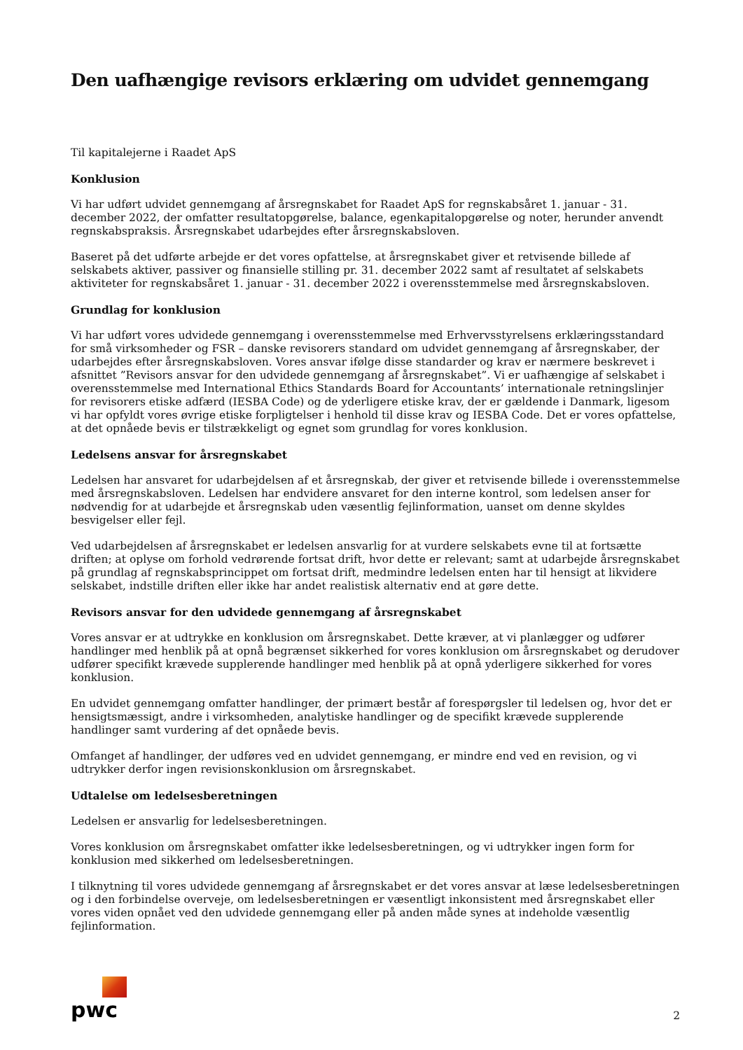Den uafhængige revisors erklæring om udvidet gennemgang
Til kapitalejerne i Raadet ApS
Konklusion
Vi har udført udvidet gennemgang af årsregnskabet for Raadet ApS for regnskabsåret 1. januar - 31. december 2022, der omfatter resultatopgørelse, balance, egenkapitalopgørelse og noter, herunder anvendt regnskabspraksis. Årsregnskabet udarbejdes efter årsregnskabsloven.
Baseret på det udførte arbejde er det vores opfattelse, at årsregnskabet giver et retvisende billede af selskabets aktiver, passiver og finansielle stilling pr. 31. december 2022 samt af resultatet af selskabets aktiviteter for regnskabsåret 1. januar - 31. december 2022 i overensstemmelse med årsregnskabsloven.
Grundlag for konklusion
Vi har udført vores udvidede gennemgang i overensstemmelse med Erhvervsstyrelsens erklæringsstandard for små virksomheder og FSR – danske revisorers standard om udvidet gennemgang af årsregnskaber, der udarbejdes efter årsregnskabsloven. Vores ansvar ifølge disse standarder og krav er nærmere beskrevet i afsnittet ”Revisors ansvar for den udvidede gennemgang af årsregnskabet”. Vi er uafhængige af selskabet i overensstemmelse med International Ethics Standards Board for Accountants’ internationale retningslinjer for revisorers etiske adfærd (IESBA Code) og de yderligere etiske krav, der er gældende i Danmark, ligesom vi har opfyldt vores øvrige etiske forpligtelser i henhold til disse krav og IESBA Code. Det er vores opfattelse, at det opnåede bevis er tilstrækkeligt og egnet som grundlag for vores konklusion.
Ledelsens ansvar for årsregnskabet
Ledelsen har ansvaret for udarbejdelsen af et årsregnskab, der giver et retvisende billede i overensstemmelse med årsregnskabsloven. Ledelsen har endvidere ansvaret for den interne kontrol, som ledelsen anser for nødvendig for at udarbejde et årsregnskab uden væsentlig fejlinformation, uanset om denne skyldes besvigelser eller fejl.
Ved udarbejdelsen af årsregnskabet er ledelsen ansvarlig for at vurdere selskabets evne til at fortsætte driften; at oplyse om forhold vedrørende fortsat drift, hvor dette er relevant; samt at udarbejde årsregnskabet på grundlag af regnskabsprincippet om fortsat drift, medmindre ledelsen enten har til hensigt at likvidere selskabet, indstille driften eller ikke har andet realistisk alternativ end at gøre dette.
Revisors ansvar for den udvidede gennemgang af årsregnskabet
Vores ansvar er at udtrykke en konklusion om årsregnskabet. Dette kræver, at vi planlægger og udfører handlinger med henblik på at opnå begrænset sikkerhed for vores konklusion om årsregnskabet og derudover udfører specifikt krævede supplerende handlinger med henblik på at opnå yderligere sikkerhed for vores konklusion.
En udvidet gennemgang omfatter handlinger, der primært består af forespørgsler til ledelsen og, hvor det er hensigtsmæssigt, andre i virksomheden, analytiske handlinger og de specifikt krævede supplerende handlinger samt vurdering af det opnåede bevis.
Omfanget af handlinger, der udføres ved en udvidet gennemgang, er mindre end ved en revision, og vi udtrykker derfor ingen revisionskonklusion om årsregnskabet.
Udtalelse om ledelsesberetningen
Ledelsen er ansvarlig for ledelsesberetningen.
Vores konklusion om årsregnskabet omfatter ikke ledelsesberetningen, og vi udtrykker ingen form for konklusion med sikkerhed om ledelsesberetningen.
I tilknytning til vores udvidede gennemgang af årsregnskabet er det vores ansvar at læse ledelsesberetningen og i den forbindelse overveje, om ledelsesberetningen er væsentligt inkonsistent med årsregnskabet eller vores viden opnået ved den udvidede gennemgang eller på anden måde synes at indeholde væsentlig fejlinformation.
pwc
2